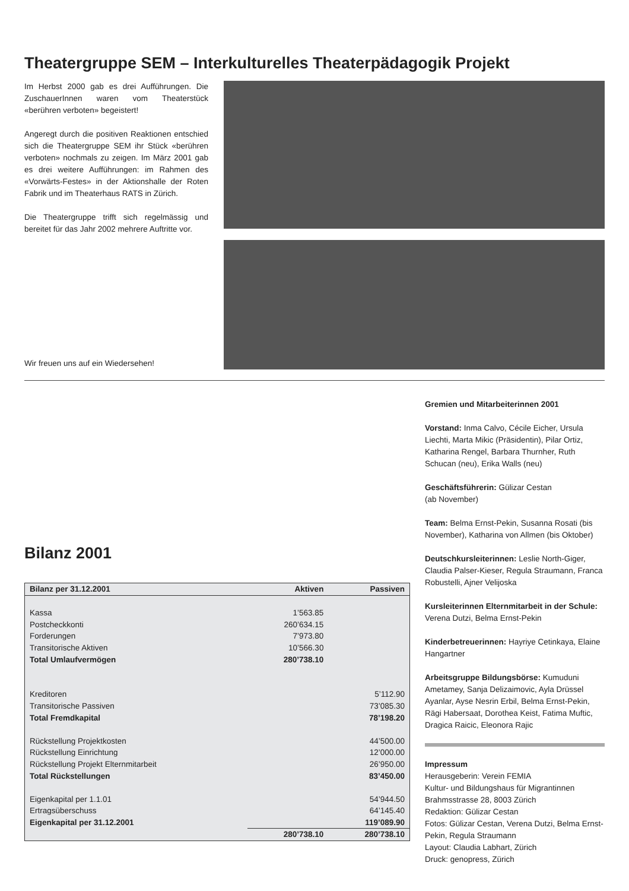Theatergruppe SEM – Interkulturelles Theaterpädagogik Projekt
Im Herbst 2000 gab es drei Aufführungen. Die ZuschauerInnen waren vom Theaterstück «berühren verboten» begeistert!
Angeregt durch die positiven Reaktionen entschied sich die Theatergruppe SEM ihr Stück «berühren verboten» nochmals zu zeigen. Im März 2001 gab es drei weitere Aufführungen: im Rahmen des «Vorwärts-Festes» in der Aktionshalle der Roten Fabrik und im Theaterhaus RATS in Zürich.
Die Theatergruppe trifft sich regelmässig und bereitet für das Jahr 2002 mehrere Auftritte vor.
Wir freuen uns auf ein Wiedersehen!
Bilanz 2001
| Bilanz per 31.12.2001 | Aktiven | Passiven |
| --- | --- | --- |
| Kassa | 1’563.85 | |
| Postcheckkonti | 260’634.15 | |
| Forderungen | 7’973.80 | |
| Transitorische Aktiven | 10’566.30 | |
| Total Umlaufvermögen | 280’738.10 | |
| Kreditoren | | 5’112.90 |
| Transitorische Passiven | | 73’085.30 |
| Total Fremdkapital | | 78’198.20 |
| Rückstellung Projektkosten | | 44’500.00 |
| Rückstellung Einrichtung | | 12’000.00 |
| Rückstellung Projekt Elternmitarbeit | | 26’950.00 |
| Total Rückstellungen | | 83’450.00 |
| Eigenkapital per 1.1.01 | | 54’944.50 |
| Ertragsüberschuss | | 64’145.40 |
| Eigenkapital per 31.12.2001 | | 119’089.90 |
| | 280’738.10 | 280’738.10 |
Gremien und Mitarbeiterinnen 2001
Vorstand: Inma Calvo, Cécile Eicher, Ursula Liechti, Marta Mikic (Präsidentin), Pilar Ortiz, Katharina Rengel, Barbara Thurnher, Ruth Schucan (neu), Erika Walls (neu)
Geschäftsführerin: Gülizar Cestan
(ab November)
Team: Belma Ernst-Pekin, Susanna Rosati (bis November), Katharina von Allmen (bis Oktober)
Deutschkursleiterinnen: Leslie North-Giger, Claudia Palser-Kieser, Regula Straumann, Franca Robustelli, Ajner Velijoska
Kursleiterinnen Elternmitarbeit in der Schule: Verena Dutzi, Belma Ernst-Pekin
Kinderbetreuerinnen: Hayriye Cetinkaya, Elaine Hangartner
Arbeitsgruppe Bildungsbörse: Kumuduni Ametamey, Sanja Delizaimovic, Ayla Drüssel Ayanlar, Ayse Nesrin Erbil, Belma Ernst-Pekin, Rägi Habersaat, Dorothea Keist, Fatima Muftic, Dragica Raicic, Eleonora Rajic
Impressum
Herausgeberin: Verein FEMIA
Kultur- und Bildungshaus für Migrantinnen
Brahmsstrasse 28, 8003 Zürich
Redaktion: Gülizar Cestan
Fotos: Gülizar Cestan, Verena Dutzi, Belma Ernst-Pekin, Regula Straumann
Layout: Claudia Labhart, Zürich
Druck: genopress, Zürich